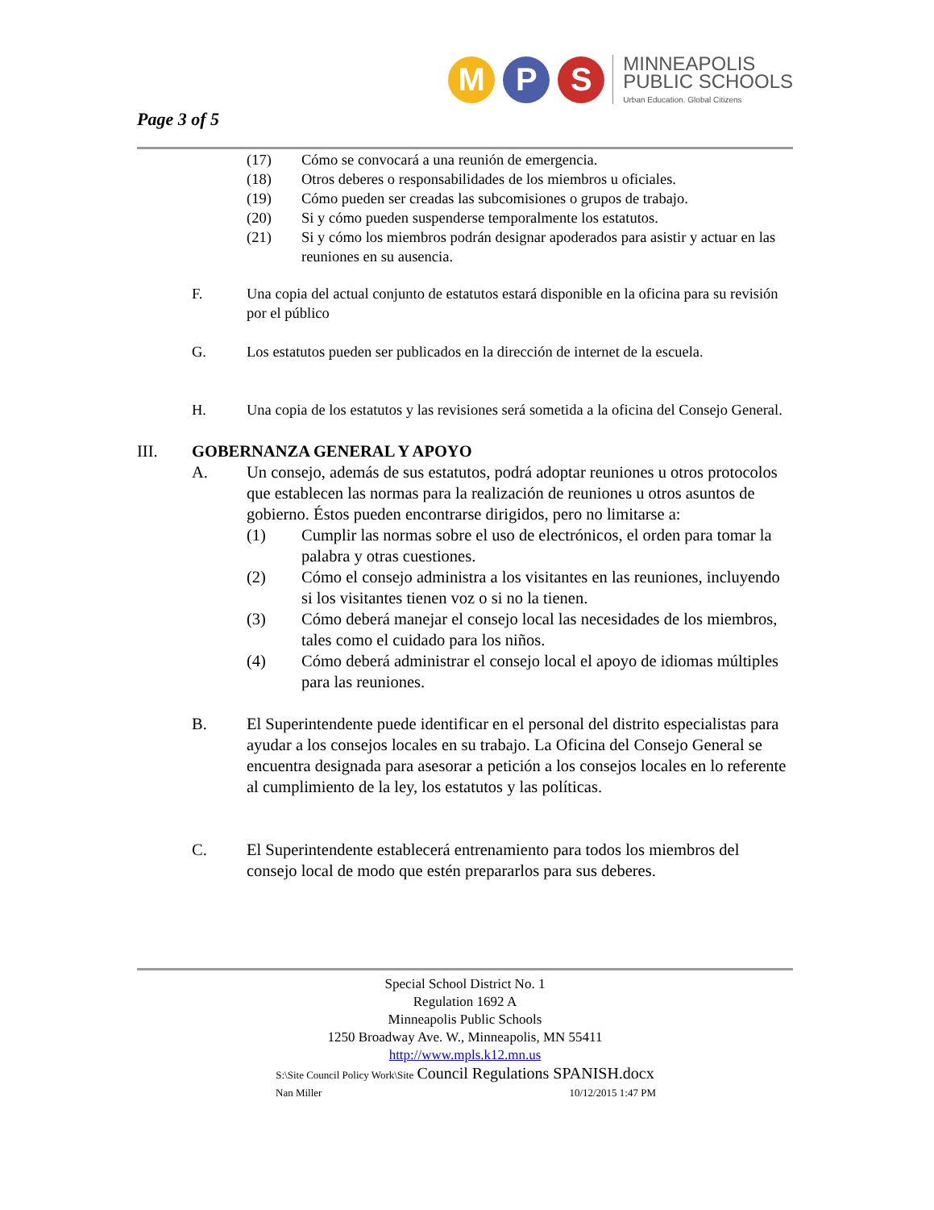Page 3 of 5
M P S
MINNEAPOLIS
PUBLIC SCHOOLS
Urban Education. Global Citizens
(17) Cómo se convocará a una reunión de emergencia.
(18) Otros deberes o responsabilidades de los miembros u oficiales.
(19) Cómo pueden ser creadas las subcomisiones o grupos de trabajo.
(20) Si y cómo pueden suspenderse temporalmente los estatutos.
(21) Si y cómo los miembros podrán designar apoderados para asistir y actuar en las reuniones en su ausencia.
F. Una copia del actual conjunto de estatutos estará disponible en la oficina para su revisión por el público
G. Los estatutos pueden ser publicados en la dirección de internet de la escuela.
H. Una copia de los estatutos y las revisiones será sometida a la oficina del Consejo General.
III. GOBERNANZA GENERAL Y APOYO
A. Un consejo, además de sus estatutos, podrá adoptar reuniones u otros protocolos que establecen las normas para la realización de reuniones u otros asuntos de gobierno. Éstos pueden encontrarse dirigidos, pero no limitarse a:
(1) Cumplir las normas sobre el uso de electrónicos, el orden para tomar la palabra y otras cuestiones.
(2) Cómo el consejo administra a los visitantes en las reuniones, incluyendo si los visitantes tienen voz o si no la tienen.
(3) Cómo deberá manejar el consejo local las necesidades de los miembros, tales como el cuidado para los niños.
(4) Cómo deberá administrar el consejo local el apoyo de idiomas múltiples para las reuniones.
B. El Superintendente puede identificar en el personal del distrito especialistas para ayudar a los consejos locales en su trabajo. La Oficina del Consejo General se encuentra designada para asesorar a petición a los consejos locales en lo referente al cumplimiento de la ley, los estatutos y las políticas.
C. El Superintendente establecerá entrenamiento para todos los miembros del consejo local de modo que estén prepararlos para sus deberes.
Special School District No. 1
Regulation 1692 A
Minneapolis Public Schools
1250 Broadway Ave. W., Minneapolis, MN 55411
http://www.mpls.k12.mn.us
S:\Site Council Policy Work\Site Council Regulations SPANISH.docx
Nan Miller 10/12/2015 1:47 PM